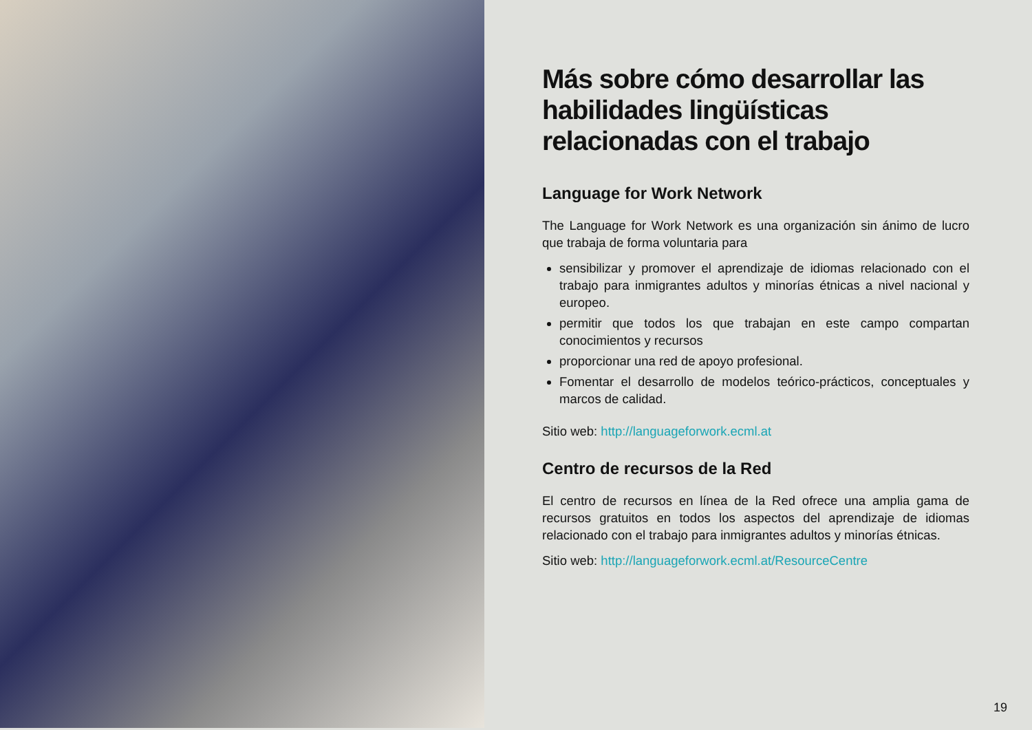Más sobre cómo desarrollar las habilidades lingüísticas relacionadas con el trabajo
Language for Work Network
The Language for Work Network es una organización sin ánimo de lucro que trabaja de forma voluntaria para
sensibilizar y promover el aprendizaje de idiomas relacionado con el trabajo para inmigrantes adultos y minorías étnicas a nivel nacional y europeo.
permitir que todos los que trabajan en este campo compartan conocimientos y recursos
proporcionar una red de apoyo profesional.
Fomentar el desarrollo de modelos teórico-prácticos, conceptuales y marcos de calidad.
Sitio web: http://languageforwork.ecml.at
Centro de recursos de la Red
El centro de recursos en línea de la Red ofrece una amplia gama de recursos gratuitos en todos los aspectos del aprendizaje de idiomas relacionado con el trabajo para inmigrantes adultos y minorías étnicas.
Sitio web: http://languageforwork.ecml.at/ResourceCentre
19